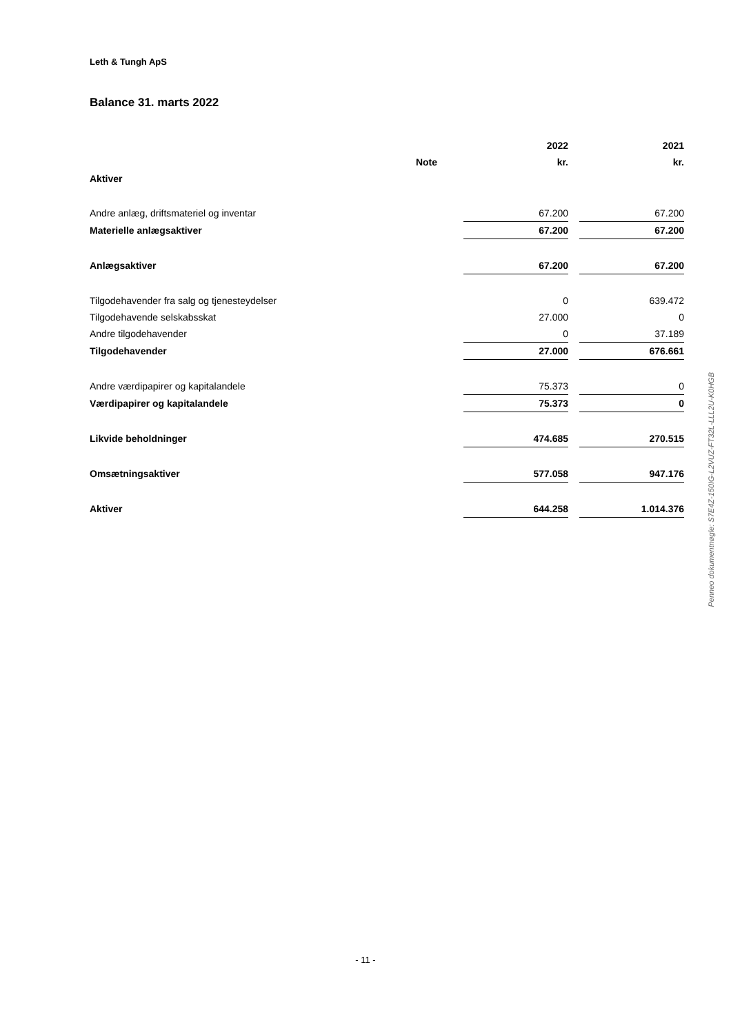Leth & Tungh ApS
Balance 31. marts 2022
| | | | 2022 | | 2021 |
| --- | --- | --- | --- | --- | --- |
| Note | | | kr. | | kr. |
| Aktiver | | | | | |
| Andre anlæg, driftsmateriel og inventar | | | 67.200 | | 67.200 |
| Materielle anlægsaktiver | | | 67.200 | | 67.200 |
| Anlægsaktiver | | | 67.200 | | 67.200 |
| Tilgodehavender fra salg og tjenesteydelser | | | 0 | | 639.472 |
| Tilgodehavende selskabsskat | | | 27.000 | | 0 |
| Andre tilgodehavender | | | 0 | | 37.189 |
| Tilgodehavender | | | 27.000 | | 676.661 |
| Andre værdipapirer og kapitalandele | | | 75.373 | | 0 |
| Værdipapirer og kapitalandele | | | 75.373 | | 0 |
| Likvide beholdninger | | | 474.685 | | 270.515 |
| Omsætningsaktiver | | | 577.058 | | 947.176 |
| Aktiver | | | 644.258 | | 1.014.376 |
- 11 -
Penneo dokumentnøgle: S7E4Z-150IG-L2VUZ-FT32L-LLL2U-K0HGB